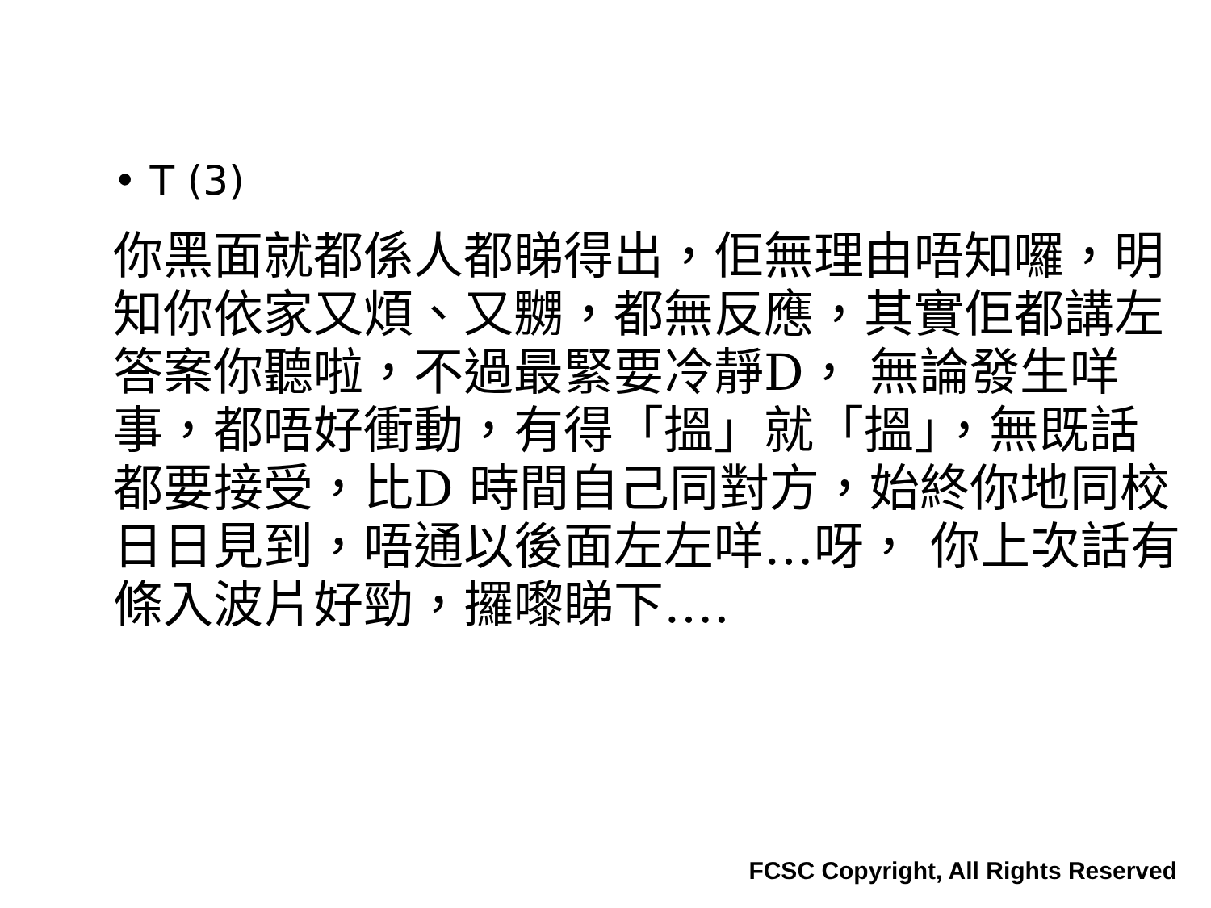• T (3)
你黑面就都係人都睇得出，佢無理由唔知囉，明知你依家又煩、又嬲，都無反應，其實佢都講左答案你聽啦，不過最緊要冷靜D， 無論發生咩事，都唔好衝動，有得「搵」就「搵」，無既話都要接受，比D 時間自己同對方，始終你地同校日日見到，唔通以後面左左咩…呀， 你上次話有條入波片好勁，攞嚟睇下….
FCSC Copyright, All Rights Reserved